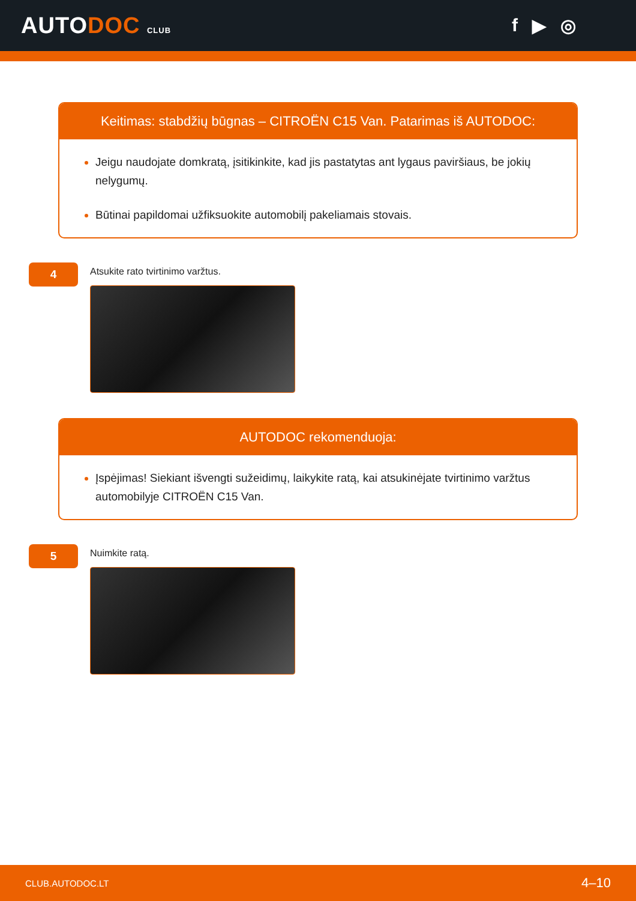AUTODOC CLUB
f ▶ ◎
Keitimas: stabdžių būgnas – CITROËN C15 Van. Patarimas iš AUTODOC:
Jeigu naudojate domkratą, įsitikinkite, kad jis pastatytas ant lygaus paviršiaus, be jokių nelygumų.
Būtinai papildomai užfiksuokite automobilį pakeliamais stovais.
4
Atsukite rato tvirtinimo varžtus.
AUTODOC rekomenduoja:
Įspėjimas! Siekiant išvengti sužeidimų, laikykite ratą, kai atsukinėjate tvirtinimo varžtus automobilyje CITROËN C15 Van.
5
Nuimkite ratą.
CLUB.AUTODOC.LT 4–10